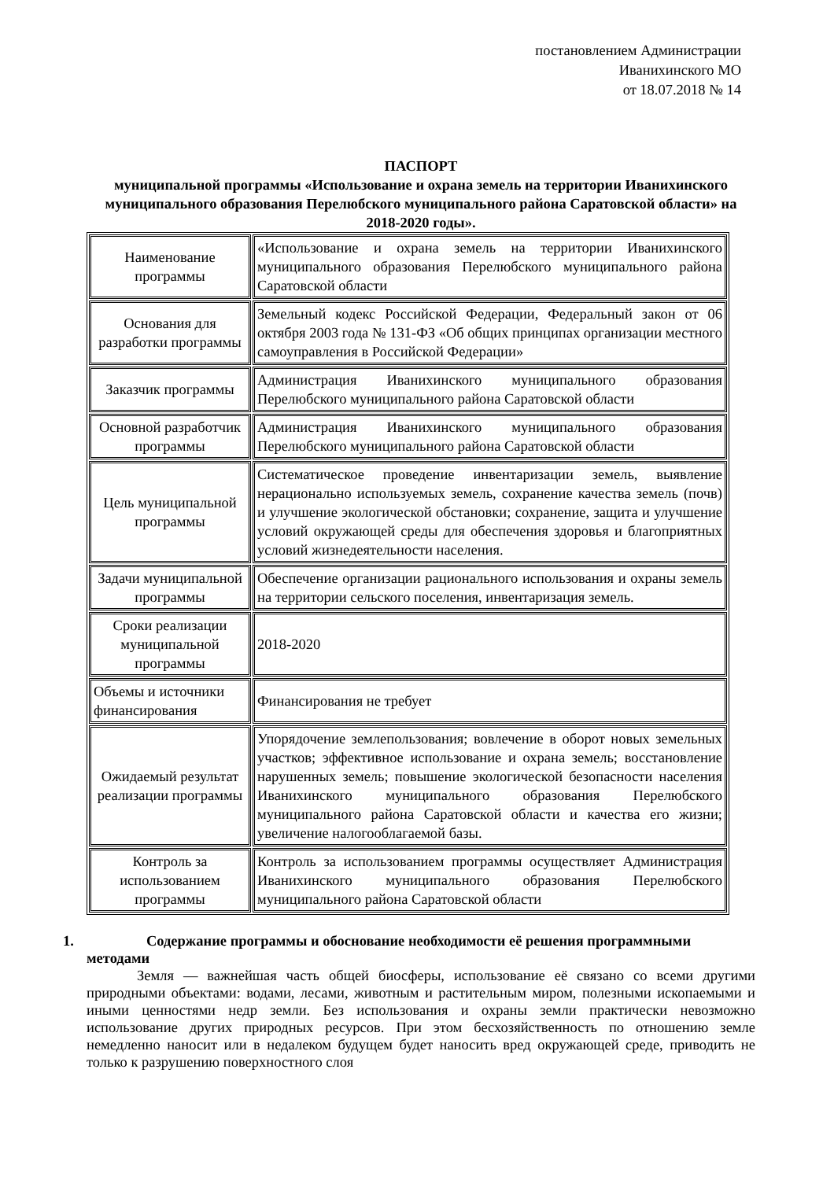постановлением Администрации
Иванихинского МО
от 18.07.2018 № 14
ПАСПОРТ
муниципальной программы «Использование и охрана земель на территории Иванихинского муниципального образования Перелюбского муниципального района Саратовской области» на 2018-2020 годы».
| Наименование программы | «Использование и охрана земель на территории Иванихинского муниципального образования Перелюбского муниципального района Саратовской области |
| Основания для разработки программы | Земельный кодекс Российской Федерации, Федеральный закон от 06 октября 2003 года № 131-ФЗ «Об общих принципах организации местного самоуправления в Российской Федерации» |
| Заказчик программы | Администрация Иванихинского муниципального образования Перелюбского муниципального района Саратовской области |
| Основной разработчик программы | Администрация Иванихинского муниципального образования Перелюбского муниципального района Саратовской области |
| Цель муниципальной программы | Систематическое проведение инвентаризации земель, выявление нерационально используемых земель, сохранение качества земель (почв) и улучшение экологической обстановки; сохранение, защита и улучшение условий окружающей среды для обеспечения здоровья и благоприятных условий жизнедеятельности населения. |
| Задачи муниципальной программы | Обеспечение организации рационального использования и охраны земель на территории сельского поселения, инвентаризация земель. |
| Сроки реализации муниципальной программы | 2018-2020 |
| Объемы и источники финансирования | Финансирования не требует |
| Ожидаемый результат реализации программы | Упорядочение землепользования; вовлечение в оборот новых земельных участков; эффективное использование и охрана земель; восстановление нарушенных земель; повышение экологической безопасности населения Иванихинского муниципального образования Перелюбского муниципального района Саратовской области и качества его жизни; увеличение налогооблагаемой базы. |
| Контроль за использованием программы | Контроль за использованием программы осуществляет Администрация Иванихинского муниципального образования Перелюбского муниципального района Саратовской области |
1. Содержание программы и обоснование необходимости её решения программными методами
Земля — важнейшая часть общей биосферы, использование её связано со всеми другими природными объектами: водами, лесами, животным и растительным миром, полезными ископаемыми и иными ценностями недр земли. Без использования и охраны земли практически невозможно использование других природных ресурсов. При этом бесхозяйственность по отношению земле немедленно наносит или в недалеком будущем будет наносить вред окружающей среде, приводить не только к разрушению поверхностного слоя